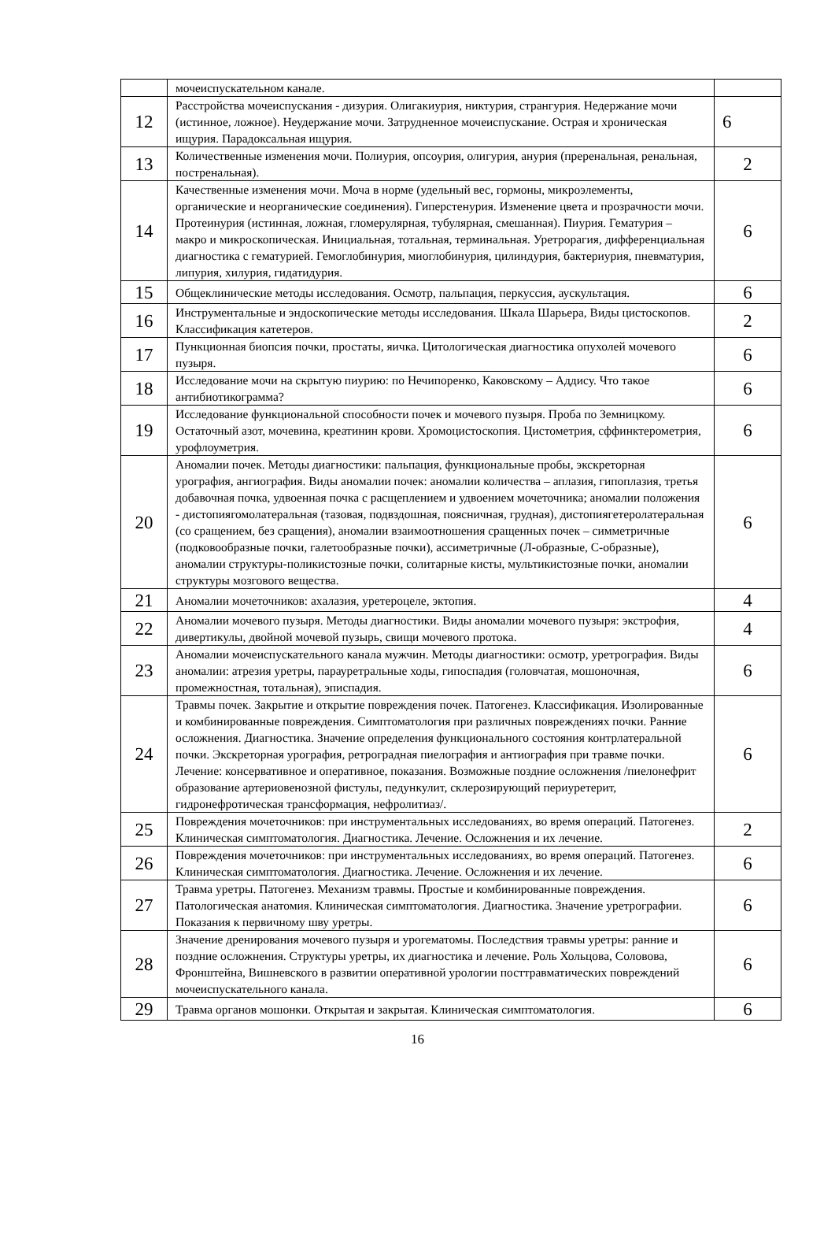| | мочеиспускательном канале. | |
| 12 | Расстройства мочеиспускания - дизурия. Олигакиурия, никтурия, странгурия. Недержание мочи (истинное, ложное). Неудержание мочи. Затрудненное мочеиспускание. Острая и хроническая ищурия. Парадоксальная ищурия. | 6 |
| 13 | Количественные изменения мочи. Полиурия, опсоурия, олигурия, анурия (преренальная, ренальная, постренальная). | 2 |
| 14 | Качественные изменения мочи. Моча в норме (удельный вес, гормоны, микроэлементы, органические и неорганические соединения). Гиперстенурия. Изменение цвета и прозрачности мочи. Протеинурия (истинная, ложная, гломерулярная, тубулярная, смешанная). Пиурия. Гематурия – макро и микроскопическая. Инициальная, тотальная, терминальная. Уретрорагия, дифференциальная диагностика с гематурией. Гемоглобинурия, миоглобинурия, цилиндурия, бактериурия, пневматурия, липурия, хилурия, гидатидурия. | 6 |
| 15 | Общеклинические методы исследования. Осмотр, пальпация, перкуссия, аускультация. | 6 |
| 16 | Инструментальные и эндоскопические методы исследования. Шкала Шарьера, Виды цистоскопов. Классификация катетеров. | 2 |
| 17 | Пункционная биопсия почки, простаты, яичка. Цитологическая диагностика опухолей мочевого пузыря. | 6 |
| 18 | Исследование мочи на скрытую пиурию: по Нечипоренко, Каковскому – Аддису. Что такое антибиотикограмма? | 6 |
| 19 | Исследование функциональной способности почек и мочевого пузыря. Проба по Земницкому. Остаточный азот, мочевина, креатинин крови. Хромоцистоскопия. Цистометрия, сффинктерометрия, урофлоуметрия. | 6 |
| 20 | Аномалии почек. Методы диагностики: пальпация, функциональные пробы, экскреторная урография, ангиография. Виды аномалии почек: аномалии количества – аплазия, гипоплазия, третья добавочная почка, удвоенная почка с расщеплением и удвоением мочеточника; аномалии положения - дистопиягомолатеральная (тазовая, подвздошная, поясничная, грудная), дистопиягетеролатеральная (со сращением, без сращения), аномалии взаимоотношения сращенных почек – симметричные (подковообразные почки, галетообразные почки), ассиметричные (Л-образные, С-образные), аномалии структуры-поликистозные почки, солитарные кисты, мультикистозные почки, аномалии структуры мозгового вещества. | 6 |
| 21 | Аномалии мочеточников: ахалазия, уретероцеле, эктопия. | 4 |
| 22 | Аномалии мочевого пузыря. Методы диагностики. Виды аномалии мочевого пузыря: экстрофия, дивертикулы, двойной мочевой пузырь, свищи мочевого протока. | 4 |
| 23 | Аномалии мочеиспускательного канала мужчин. Методы диагностики: осмотр, уретрография. Виды аномалии: атрезия уретры, парауретральные ходы, гипоспадия (головчатая, мошоночная, промежностная, тотальная), эписпадия. | 6 |
| 24 | Травмы почек. Закрытие и открытие повреждения почек. Патогенез. Классификация. Изолированные и комбинированные повреждения. Симптоматология при различных повреждениях почки. Ранние осложнения. Диагностика. Значение определения функционального состояния контрлатеральной почки. Экскреторная урография, ретроградная пиелография и антиография при травме почки. Лечение: консервативное и оперативное, показания. Возможные поздние осложнения /пиелонефрит образование артериовенозной фистулы, педункулит, склерозирующий периуретерит, гидронефротическая трансформация, нефролитиаз/. | 6 |
| 25 | Повреждения мочеточников: при инструментальных исследованиях, во время операций. Патогенез. Клиническая симптоматология. Диагностика. Лечение. Осложнения и их лечение. | 2 |
| 26 | Повреждения мочеточников: при инструментальных исследованиях, во время операций. Патогенез. Клиническая симптоматология. Диагностика. Лечение. Осложнения и их лечение. | 6 |
| 27 | Травма уретры. Патогенез. Механизм травмы. Простые и комбинированные повреждения. Патологическая анатомия. Клиническая симптоматология. Диагностика. Значение уретрографии. Показания к первичному шву уретры. | 6 |
| 28 | Значение дренирования мочевого пузыря и урогематомы. Последствия травмы уретры: ранние и поздние осложнения. Структуры уретры, их диагностика и лечение. Роль Хольцова, Соловова, Фронштейна, Вишневского в развитии оперативной урологии посттравматических повреждений мочеиспускательного канала. | 6 |
| 29 | Травма органов мошонки. Открытая и закрытая. Клиническая симптоматология. | 6 |
16